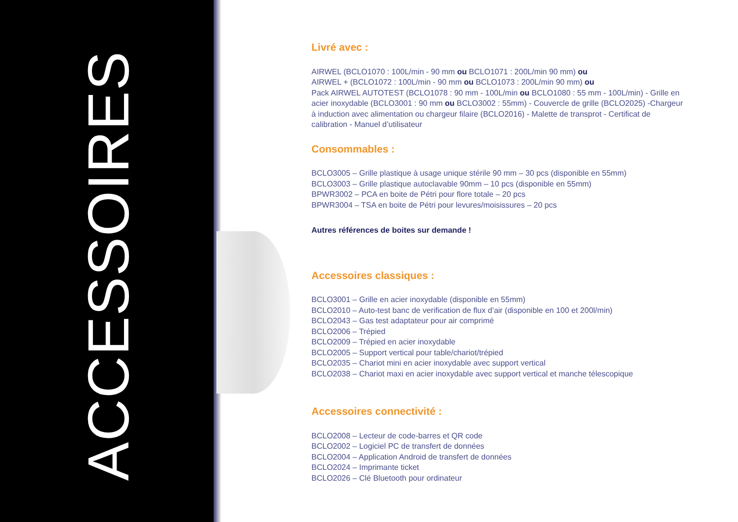ACCESSOIRES
Livré avec :
AIRWEL (BCLO1070 : 100L/min - 90 mm ou BCLO1071 : 200L/min 90 mm) ou
AIRWEL + (BCLO1072 : 100L/min - 90 mm ou BCLO1073 : 200L/min 90 mm) ou
Pack AIRWEL AUTOTEST (BCLO1078 : 90 mm - 100L/min ou BCLO1080 : 55 mm - 100L/min) - Grille en acier inoxydable (BCLO3001 : 90 mm ou BCLO3002 : 55mm) - Couvercle de grille (BCLO2025) -Chargeur à induction avec alimentation ou chargeur filaire (BCLO2016) - Malette de transprot - Certificat de calibration - Manuel d’utilisateur
Consommables :
BCLO3005 – Grille plastique à usage unique stérile 90 mm – 30 pcs (disponible en 55mm)
BCLO3003 – Grille plastique autoclavable 90mm – 10 pcs (disponible en 55mm)
BPWR3002 – PCA en boite de Pétri pour flore totale – 20 pcs
BPWR3004 – TSA en boite de Pétri pour levures/moisissures – 20 pcs
Autres références de boites sur demande !
Accessoires classiques :
BCLO3001 – Grille en acier inoxydable (disponible en 55mm)
BCLO2010 – Auto-test banc de verification de flux d’air (disponible en 100 et 200l/min)
BCLO2043 – Gas test adaptateur pour air comprimé
BCLO2006 – Trépied
BCLO2009 – Trépied en acier inoxydable
BCLO2005 – Support vertical pour table/chariot/trépied
BCLO2035 – Chariot mini en acier inoxydable avec support vertical
BCLO2038 – Chariot maxi en acier inoxydable avec support vertical et manche télescopique
Accessoires connectivité :
BCLO2008 – Lecteur de code-barres et QR code
BCLO2002 – Logiciel PC de transfert de données
BCLO2004 – Application Android de transfert de données
BCLO2024 – Imprimante ticket
BCLO2026 – Clé Bluetooth pour ordinateur